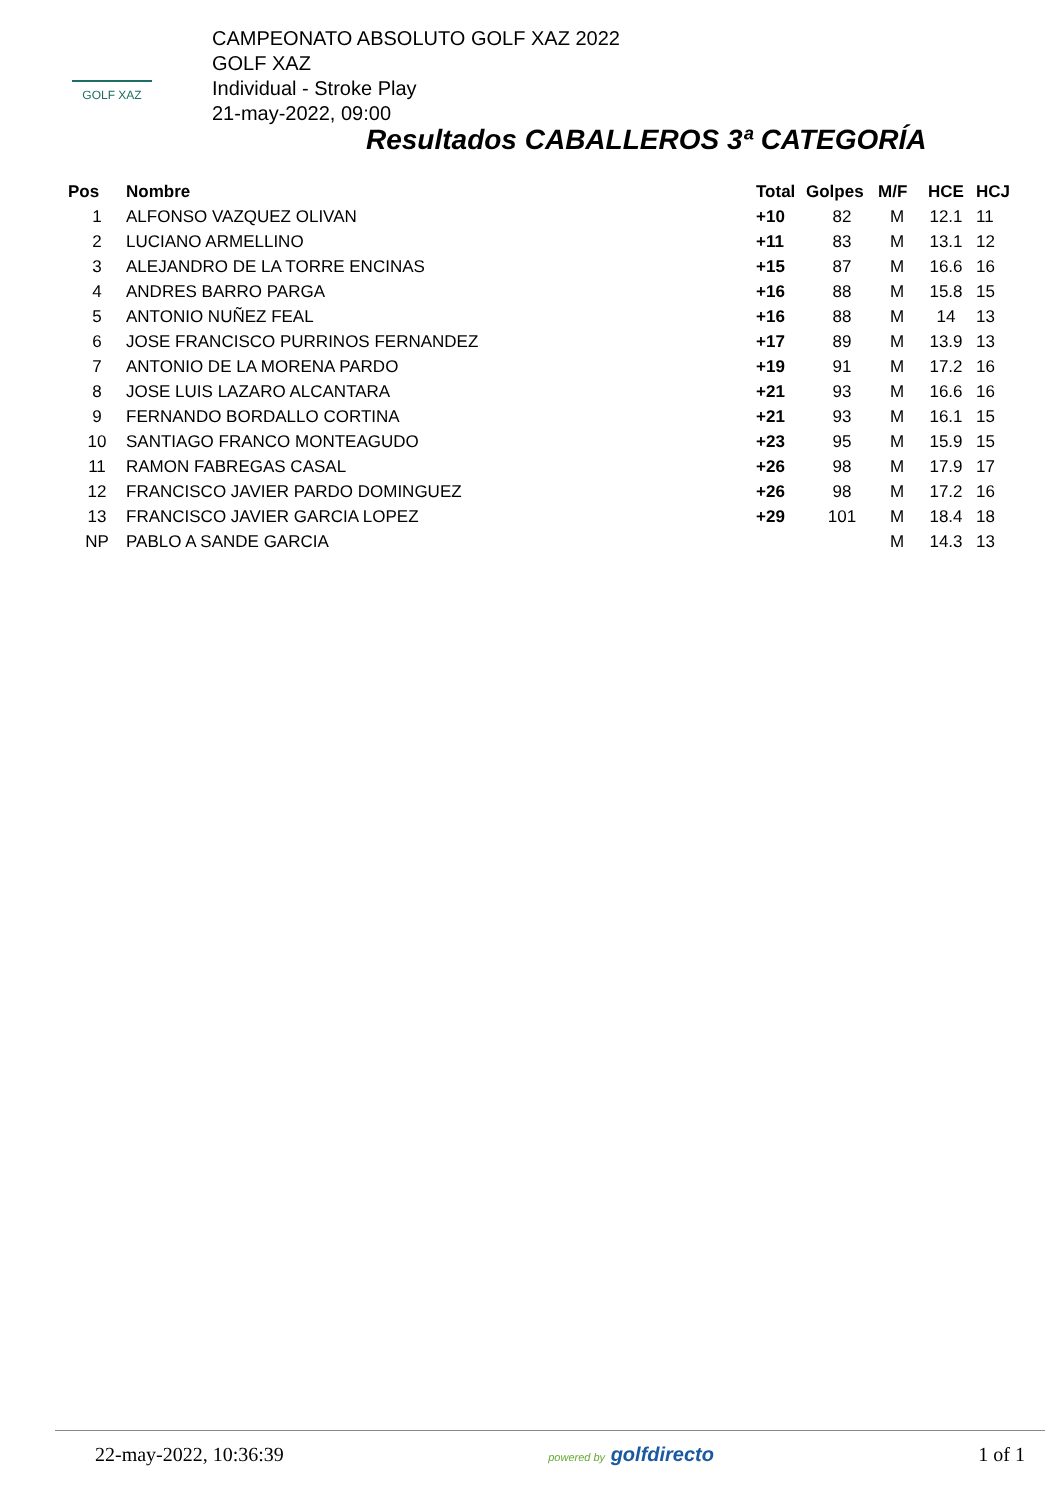GOLF XAZ
CAMPEONATO ABSOLUTO GOLF XAZ 2022
GOLF XAZ
Individual - Stroke Play
21-may-2022, 09:00
Resultados CABALLEROS 3ª CATEGORÍA
| Pos | Nombre | Total | Golpes | M/F | HCE | HCJ |
| --- | --- | --- | --- | --- | --- | --- |
| 1 | ALFONSO VAZQUEZ OLIVAN | +10 | 82 | M | 12.1 | 11 |
| 2 | LUCIANO ARMELLINO | +11 | 83 | M | 13.1 | 12 |
| 3 | ALEJANDRO DE LA TORRE ENCINAS | +15 | 87 | M | 16.6 | 16 |
| 4 | ANDRES BARRO PARGA | +16 | 88 | M | 15.8 | 15 |
| 5 | ANTONIO NUÑEZ FEAL | +16 | 88 | M | 14 | 13 |
| 6 | JOSE FRANCISCO PURRINOS FERNANDEZ | +17 | 89 | M | 13.9 | 13 |
| 7 | ANTONIO DE LA MORENA PARDO | +19 | 91 | M | 17.2 | 16 |
| 8 | JOSE LUIS LAZARO ALCANTARA | +21 | 93 | M | 16.6 | 16 |
| 9 | FERNANDO BORDALLO CORTINA | +21 | 93 | M | 16.1 | 15 |
| 10 | SANTIAGO FRANCO MONTEAGUDO | +23 | 95 | M | 15.9 | 15 |
| 11 | RAMON FABREGAS CASAL | +26 | 98 | M | 17.9 | 17 |
| 12 | FRANCISCO JAVIER PARDO DOMINGUEZ | +26 | 98 | M | 17.2 | 16 |
| 13 | FRANCISCO JAVIER GARCIA LOPEZ | +29 | 101 | M | 18.4 | 18 |
| NP | PABLO A SANDE GARCIA | | | M | 14.3 | 13 |
22-may-2022, 10:36:39 powered by golfdirecto 1 of 1